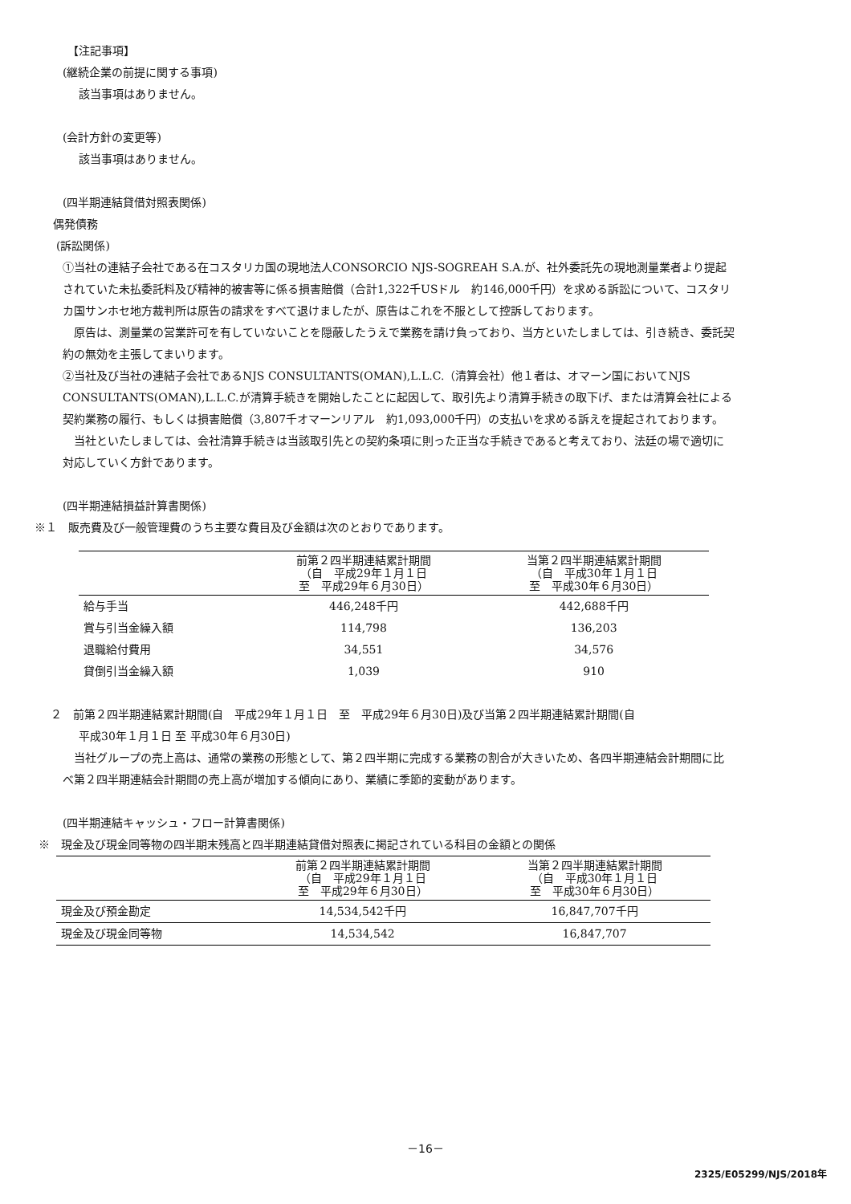【注記事項】
(継続企業の前提に関する事項)
該当事項はありません。
(会計方針の変更等)
該当事項はありません。
(四半期連結貸借対照表関係)
偶発債務
(訴訟関係)
①当社の連結子会社である在コスタリカ国の現地法人CONSORCIO NJS-SOGREAH S.A.が、社外委託先の現地測量業者より提起されていた未払委託料及び精神的被害等に係る損害賠償（合計1,322千USドル　約146,000千円）を求める訴訟について、コスタリカ国サンホセ地方裁判所は原告の請求をすべて退けましたが、原告はこれを不服として控訴しております。
　原告は、測量業の営業許可を有していないことを隠蔽したうえで業務を請け負っており、当方といたしましては、引き続き、委託契約の無効を主張してまいります。
②当社及び当社の連結子会社であるNJS CONSULTANTS(OMAN),L.L.C.（清算会社）他１者は、オマーン国においてNJS CONSULTANTS(OMAN),L.L.C.が清算手続きを開始したことに起因して、取引先より清算手続きの取下げ、または清算会社による契約業務の履行、もしくは損害賠償（3,807千オマーンリアル　約1,093,000千円）の支払いを求める訴えを提起されております。
　当社といたしましては、会社清算手続きは当該取引先との契約条項に則った正当な手続きであると考えており、法廷の場で適切に対応していく方針であります。
(四半期連結損益計算書関係)
※１　販売費及び一般管理費のうち主要な費目及び金額は次のとおりであります。
| | 前第２四半期連結累計期間 （自 平成29年１月１日 至 平成29年６月30日） | 当第２四半期連結累計期間 （自 平成30年１月１日 至 平成30年６月30日） |
| --- | --- | --- |
| 給与手当 | 446,248千円 | 442,688千円 |
| 賞与引当金繰入額 | 114,798 | 136,203 |
| 退職給付費用 | 34,551 | 34,576 |
| 貸倒引当金繰入額 | 1,039 | 910 |
２　前第２四半期連結累計期間(自　平成29年１月１日　至　平成29年６月30日)及び当第２四半期連結累計期間(自
平成30年１月１日 至 平成30年６月30日)
　当社グループの売上高は、通常の業務の形態として、第２四半期に完成する業務の割合が大きいため、各四半期連結会計期間に比べ第２四半期連結会計期間の売上高が増加する傾向にあり、業績に季節的変動があります。
(四半期連結キャッシュ・フロー計算書関係)
※　現金及び現金同等物の四半期末残高と四半期連結貸借対照表に掲記されている科目の金額との関係
| | 前第２四半期連結累計期間 （自 平成29年１月１日 至 平成29年６月30日） | 当第２四半期連結累計期間 （自 平成30年１月１日 至 平成30年６月30日） |
| --- | --- | --- |
| 現金及び預金勘定 | 14,534,542千円 | 16,847,707千円 |
| 現金及び現金同等物 | 14,534,542 | 16,847,707 |
－16－
2325/E05299/NJS/2018年